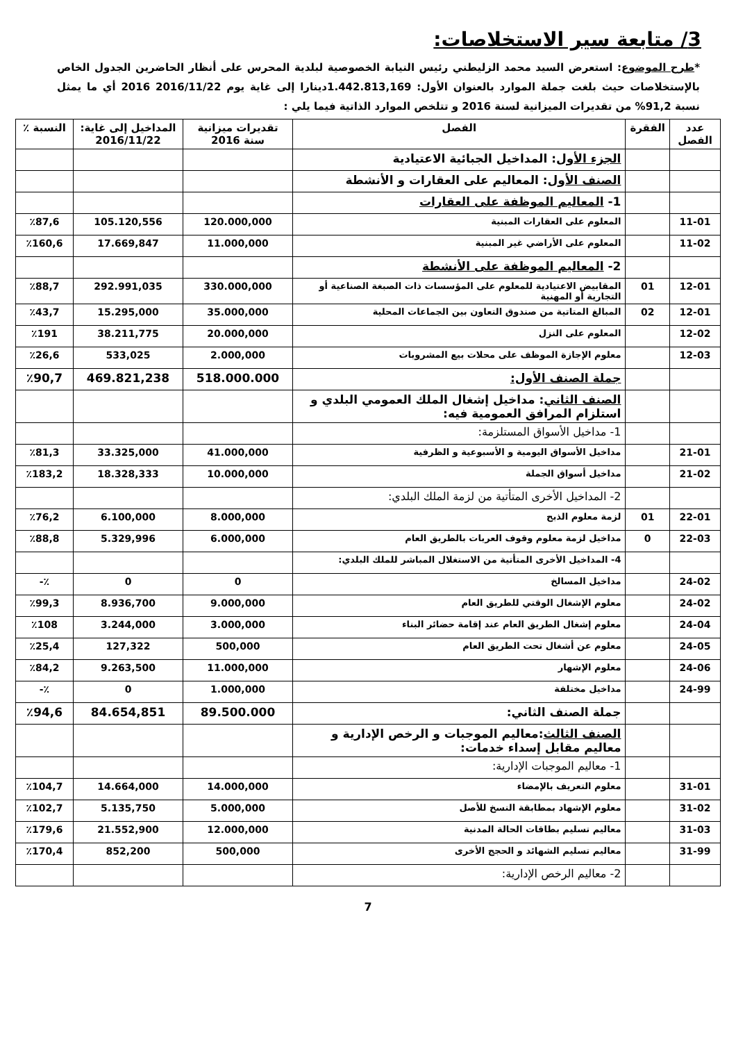3/ متابعة سير الاستخلاصات:
*طرح الموضوع: استعرض السيد محمد الزليطني رئيس النيابة الخصوصية لبلدية المحرس على أنظار الحاضرين الجدول الخاص بالإستخلاصات حيث بلغت جملة الموارد بالعنوان الأول: 1.442.813,169دينارا إلى غاية يوم 2016/11/22 2016 أي ما يمثل نسبة 91,2% من تقديرات الميزانية لسنة 2016 و تتلخص الموارد الذاتية فيما يلي :
| عدد الفصل | الفقرة | الفصل | تقديرات ميزانية سنة 2016 | المداخيل إلى غاية: 2016/11/22 | النسبة ٪ |
| --- | --- | --- | --- | --- | --- |
| | | الجزء الأول : المداخيل الجبائية الاعتيادية | | | |
| | | الصنف الأول : المعاليم على العقارات و الأنشطة | | | |
| | | 1- المعاليم الموظفة على العقارات | | | |
| 11-01 | | المعلوم على العقارات المبنية | 120.000,000 | 105.120,556 | ٪87,6 |
| 11-02 | | المعلوم على الأراضي غير المبنية | 11.000,000 | 17.669,847 | ٪160,6 |
| | | 2- المعاليم الموظفة على الأنشطة | | | |
| 12-01 | 01 | المقابيض الاعتيادية للمعلوم على المؤسسات ذات الصبغة الصناعية أو التجارية أو المهنية | 330.000,000 | 292.991,035 | ٪88,7 |
| 12-01 | 02 | المبالغ المتاتية من صندوق التعاون بين الجماعات المحلية | 35.000,000 | 15.295,000 | ٪43,7 |
| 12-02 | | المعلوم على النزل | 20.000,000 | 38.211,775 | ٪191 |
| 12-03 | | معلوم الإجازة الموظف على محلات بيع المشروبات | 2.000,000 | 533,025 | ٪26,6 |
| | | جملة الصنف الأول: | 518.000.000 | 469.821,238 | ٪90,7 |
| | | الصنف الثاني : مداخيل إشغال الملك العمومي البلدي و استلزام المرافق العمومية فيه: | | | |
| | | 1- مداخيل الأسواق المستلزمة: | | | |
| 21-01 | | مداخيل الأسواق اليومية و الأسبوعية و الظرفية | 41.000,000 | 33.325,000 | ٪81,3 |
| 21-02 | | مداخيل أسواق الجملة | 10.000,000 | 18.328,333 | ٪183,2 |
| | | 2- المداخيل الأخرى المتأتية من لزمة الملك البلدي: | | | |
| 22-01 | 01 | لزمة معلوم الذبح | 8.000,000 | 6.100,000 | ٪76,2 |
| 22-03 | 0 | مداخيل لزمة معلوم وقوف العربات بالطريق العام | 6.000,000 | 5.329,996 | ٪88,8 |
| | | 4- المداخيل الأخرى المتأتية من الاستغلال المباشر للملك البلدي: | | | |
| 24-02 | | مداخيل المسالخ | 0 | 0 | ٪- |
| 24-02 | | معلوم الإشغال الوقتي للطريق العام | 9.000,000 | 8.936,700 | ٪99,3 |
| 24-04 | | معلوم إشغال الطريق العام عند إقامة حضائر البناء | 3.000,000 | 3.244,000 | ٪108 |
| 24-05 | | معلوم عن أشغال تحت الطريق العام | 500,000 | 127,322 | ٪25,4 |
| 24-06 | | معلوم الإشهار | 11.000,000 | 9.263,500 | ٪84,2 |
| 24-99 | | مداخيل مختلفة | 1.000,000 | 0 | ٪- |
| | | جملة الصنف الثاني: | 89.500.000 | 84.654,851 | ٪94,6 |
| | | الصنف الثالث :معاليم الموجبات و الرخص الإدارية و معاليم مقابل إسداء خدمات: | | | |
| | | 1- معاليم الموجبات الإدارية: | | | |
| 31-01 | | معلوم التعريف بالإمضاء | 14.000,000 | 14.664,000 | ٪104,7 |
| 31-02 | | معلوم الإشهاد بمطابقة النسخ للأصل | 5.000,000 | 5.135,750 | ٪102,7 |
| 31-03 | | معاليم تسليم بطاقات الحالة المدنية | 12.000,000 | 21.552,900 | ٪179,6 |
| 31-99 | | معاليم تسليم الشهائد و الحجج الأخرى | 500,000 | 852,200 | ٪170,4 |
| | | 2- معاليم الرخص الإدارية: | | | |
7